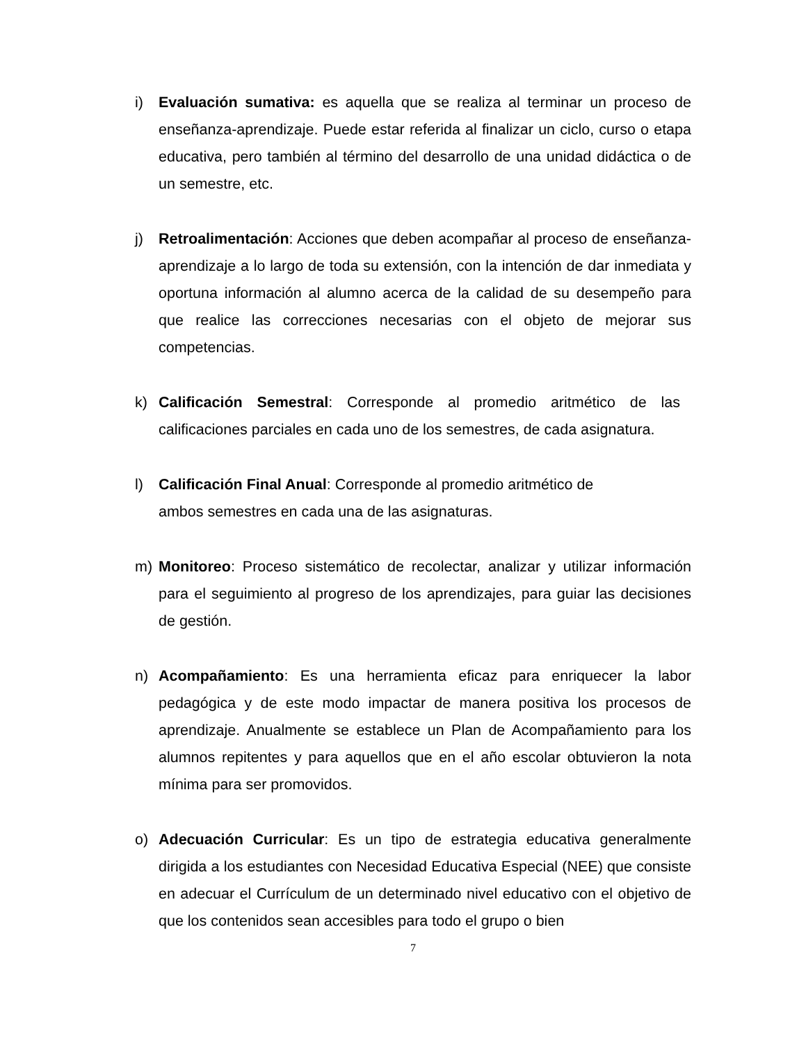i) Evaluación sumativa: es aquella que se realiza al terminar un proceso de enseñanza-aprendizaje. Puede estar referida al finalizar un ciclo, curso o etapa educativa, pero también al término del desarrollo de una unidad didáctica o de un semestre, etc.
j) Retroalimentación: Acciones que deben acompañar al proceso de enseñanza-aprendizaje a lo largo de toda su extensión, con la intención de dar inmediata y oportuna información al alumno acerca de la calidad de su desempeño para que realice las correcciones necesarias con el objeto de mejorar sus competencias.
k) Calificación Semestral: Corresponde al promedio aritmético de las calificaciones parciales en cada uno de los semestres, de cada asignatura.
l) Calificación Final Anual: Corresponde al promedio aritmético de ambos semestres en cada una de las asignaturas.
m) Monitoreo: Proceso sistemático de recolectar, analizar y utilizar información para el seguimiento al progreso de los aprendizajes, para guiar las decisiones de gestión.
n) Acompañamiento: Es una herramienta eficaz para enriquecer la labor pedagógica y de este modo impactar de manera positiva los procesos de aprendizaje. Anualmente se establece un Plan de Acompañamiento para los alumnos repitentes y para aquellos que en el año escolar obtuvieron la nota mínima para ser promovidos.
o) Adecuación Curricular: Es un tipo de estrategia educativa generalmente dirigida a los estudiantes con Necesidad Educativa Especial (NEE) que consiste en adecuar el Currículum de un determinado nivel educativo con el objetivo de que los contenidos sean accesibles para todo el grupo o bien
7